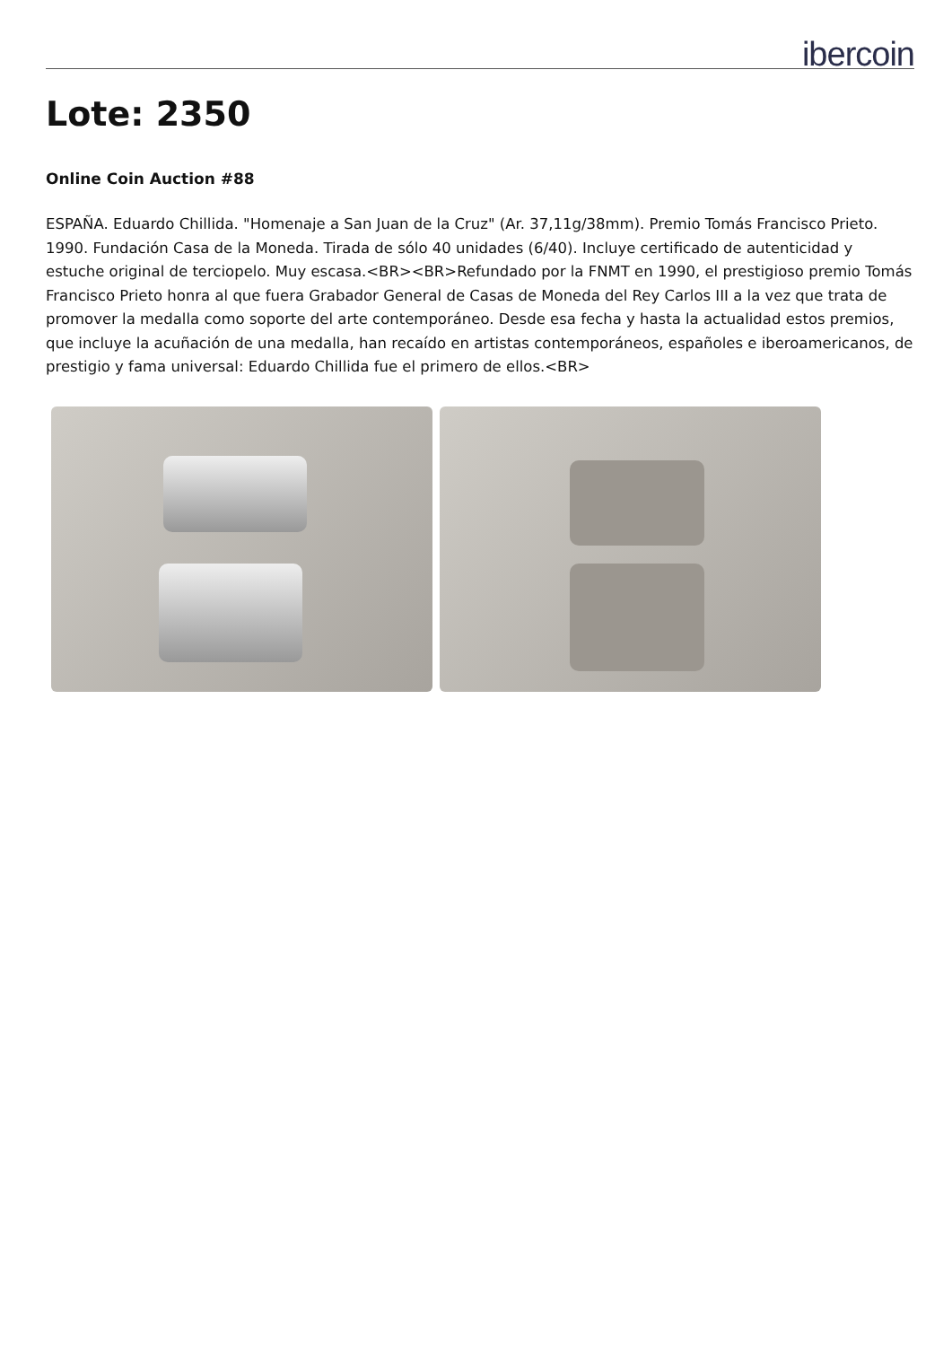ibercoin
Lote: 2350
Online Coin Auction #88
ESPAÑA. Eduardo Chillida. "Homenaje a San Juan de la Cruz" (Ar. 37,11g/38mm). Premio Tomás Francisco Prieto. 1990. Fundación Casa de la Moneda. Tirada de sólo 40 unidades (6/40). Incluye certificado de autenticidad y estuche original de terciopelo. Muy escasa.<BR><BR>Refundado por la FNMT en 1990, el prestigioso premio Tomás Francisco Prieto honra al que fuera Grabador General de Casas de Moneda del Rey Carlos III a la vez que trata de promover la medalla como soporte del arte contemporáneo. Desde esa fecha y hasta la actualidad estos premios, que incluye la acuñación de una medalla, han recaído en artistas contemporáneos, españoles e iberoamericanos, de prestigio y fama universal: Eduardo Chillida fue el primero de ellos.<BR>